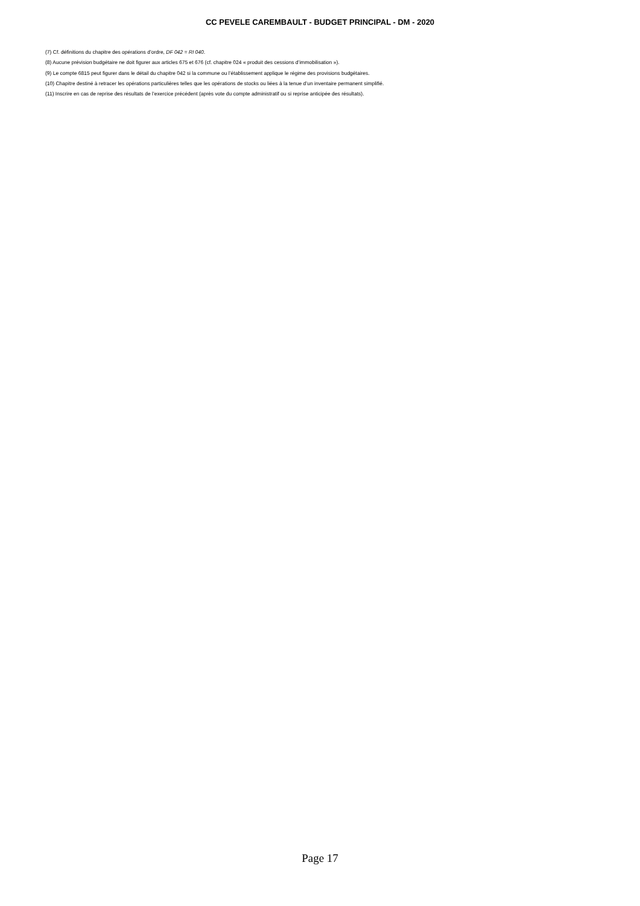CC PEVELE CAREMBAULT - BUDGET PRINCIPAL - DM - 2020
(7) Cf. définitions du chapitre des opérations d’ordre, DF 042 = RI 040.
(8) Aucune prévision budgétaire ne doit figurer aux articles 675 et 676 (cf. chapitre 024 « produit des cessions d’immobilisation »).
(9) Le compte 6815 peut figurer dans le détail du chapitre 042 si la commune ou l’établissement applique le régime des provisions budgétaires.
(10) Chapitre destiné à retracer les opérations particulières telles que les opérations de stocks ou liées à la tenue d’un inventaire permanent simplifié.
(11) Inscrire en cas de reprise des résultats de l’exercice précédent (après vote du compte administratif ou si reprise anticipée des résultats).
Page 17